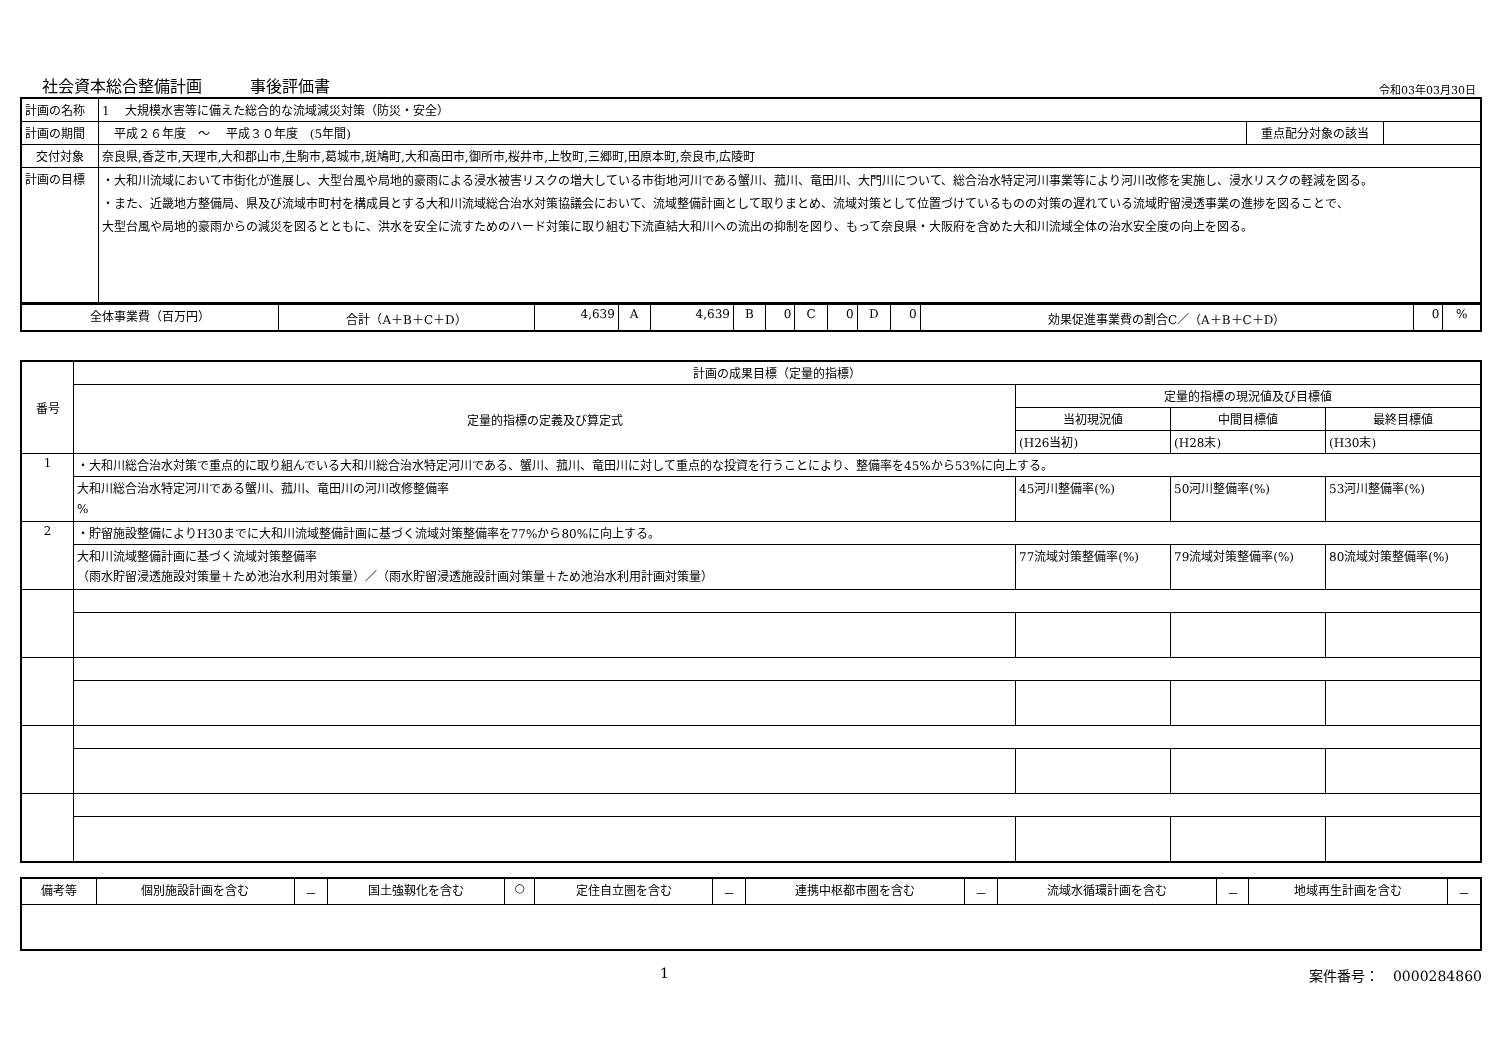社会資本総合整備計画　　　事後評価書 令和03年03月30日
| 計画の名称 | 1 大規模水害等に備えた総合的な流域減災対策（防災・安全） | | |
| 計画の期間 | 平成２６年度 ～ 平成３０年度 (5年間) | 重点配分対象の該当 | |
| 交付対象 | 奈良県,香芝市,天理市,大和郡山市,生駒市,葛城市,斑鳩町,大和高田市,御所市,桜井市,上牧町,三郷町,田原本町,奈良市,広陵町 | | |
| 計画の目標 | ・大和川流域において市街化が進展し、大型台風や局地的豪雨による浸水被害リスクの増大している市街地河川である蟹川、菰川、竜田川、大門川について、総合治水特定河川事業等により河川改修を実施し、浸水リスクの軽減を図る。 ・また、近畿地方整備局、県及び流域市町村を構成員とする大和川流域総合治水対策協議会において、流域整備計画として取りまとめ、流域対策として位置づけているものの対策の遅れている流域貯留浸透事業の進捗を図ることで、 大型台風や局地的豪雨からの減災を図るとともに、洪水を安全に流すためのハード対策に取り組む下流直結大和川への流出の抑制を図り、もって奈良県・大阪府を含めた大和川流域全体の治水安全度の向上を図る。 | | |
| 全体事業費（百万円） | 合計（A＋B＋C＋D） | 4,639 | A | 4,639 | B | 0 | C | 0 | D | 0 | 効果促進事業費の割合C／（A＋B＋C＋D） | 0 | % |
| 番号 | 計画の成果目標（定量的指標） | | | |
| --- | --- | --- | --- | --- |
| | 定量的指標の定義及び算定式 | 定量的指標の現況値及び目標値 | | |
| | | 当初現況値 | 中間目標値 | 最終目標値 |
| | | (H26当初) | (H28末) | (H30末) |
| 1 | ・大和川総合治水対策で重点的に取り組んでいる大和川総合治水特定河川である、蟹川、菰川、竜田川に対して重点的な投資を行うことにより、整備率を45%から53%に向上する。 | | | |
| | 大和川総合治水特定河川である蟹川、菰川、竜田川の河川改修整備率 % | 45河川整備率(%) | 50河川整備率(%) | 53河川整備率(%) |
| 2 | ・貯留施設整備によりH30までに大和川流域整備計画に基づく流域対策整備率を77%から80%に向上する。 | | | |
| | 大和川流域整備計画に基づく流域対策整備率 （雨水貯留浸透施設対策量＋ため池治水利用対策量）／（雨水貯留浸透施設計画対策量＋ため池治水利用計画対策量） | 77流域対策整備率(%) | 79流域対策整備率(%) | 80流域対策整備率(%) |
| 備考等 | 個別施設計画を含む | － | 国土強靱化を含む | ○ | 定住自立圏を含む | － | 連携中枢都市圏を含む | － | 流域水循環計画を含む | － | 地域再生計画を含む | － |
1 案件番号：　0000284860